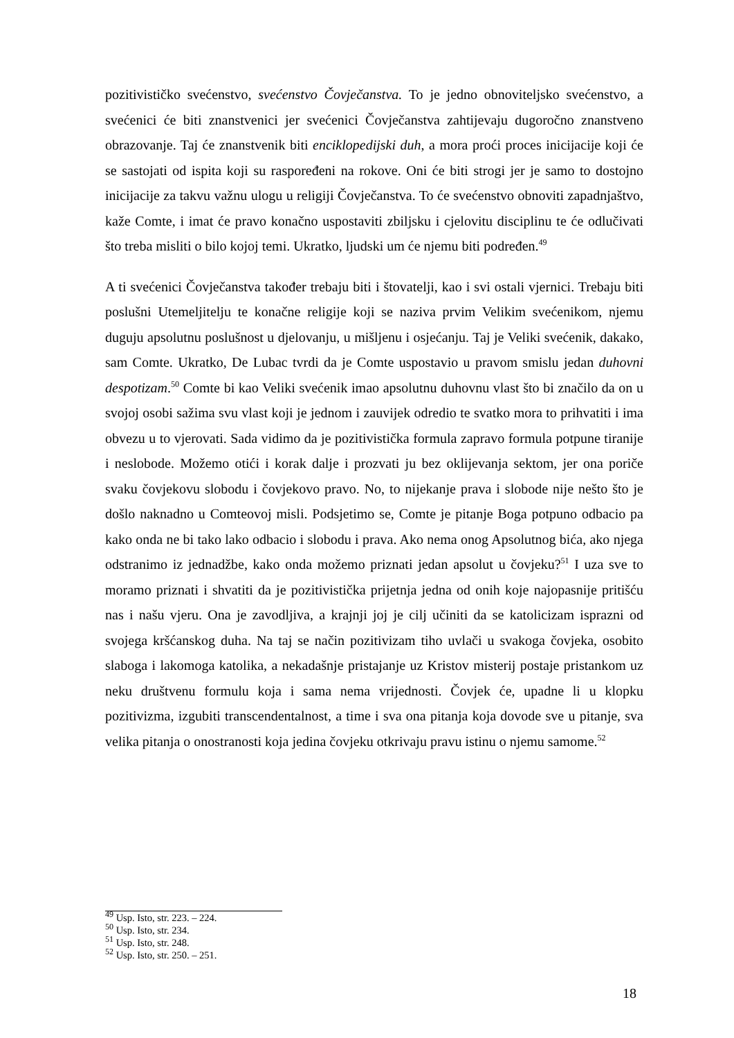pozitivističko svećenstvo, svećenstvo Čovječanstva. To je jedno obnoviteljsko svećenstvo, a svećenici će biti znanstvenici jer svećenici Čovječanstva zahtijevaju dugoročno znanstveno obrazovanje. Taj će znanstvenik biti enciklopedijski duh, a mora proći proces inicijacije koji će se sastojati od ispita koji su raspoređeni na rokove. Oni će biti strogi jer je samo to dostojno inicijacije za takvu važnu ulogu u religiji Čovječanstva. To će svećenstvo obnoviti zapadnjaštvo, kaže Comte, i imat će pravo konačno uspostaviti zbiljsku i cjelovitu disciplinu te će odlučivati što treba misliti o bilo kojoj temi. Ukratko, ljudski um će njemu biti podređen.<sup>49</sup>
A ti svećenici Čovječanstva također trebaju biti i štovatelji, kao i svi ostali vjernici. Trebaju biti poslušni Utemeljitelju te konačne religije koji se naziva prvim Velikim svećenikom, njemu duguju apsolutnu poslušnost u djelovanju, u mišljenu i osjećanju. Taj je Veliki svećenik, dakako, sam Comte. Ukratko, De Lubac tvrdi da je Comte uspostavio u pravom smislu jedan duhovni despotizam.<sup>50</sup> Comte bi kao Veliki svećenik imao apsolutnu duhovnu vlast što bi značilo da on u svojoj osobi sažima svu vlast koji je jednom i zauvijek odredio te svatko mora to prihvatiti i ima obvezu u to vjerovati. Sada vidimo da je pozitivistička formula zapravo formula potpune tiranije i neslobode. Možemo otići i korak dalje i prozvati ju bez oklijevanja sektom, jer ona poriče svaku čovjekovu slobodu i čovjekovo pravo. No, to nijekanje prava i slobode nije nešto što je došlo naknadno u Comteovoj misli. Podsjetimo se, Comte je pitanje Boga potpuno odbacio pa kako onda ne bi tako lako odbacio i slobodu i prava. Ako nema onog Apsolutnog bića, ako njega odstranimo iz jednadžbe, kako onda možemo priznati jedan apsolut u čovjeku?<sup>51</sup> I uza sve to moramo priznati i shvatiti da je pozitivistička prijetnja jedna od onih koje najopasnije pritišću nas i našu vjeru. Ona je zavodljiva, a krajnji joj je cilj učiniti da se katolicizam isprazni od svojega kršćanskog duha. Na taj se način pozitivizam tiho uvlači u svakoga čovjeka, osobito slaboga i lakomoga katolika, a nekadašnje pristajanje uz Kristov misterij postaje pristankom uz neku društvenu formulu koja i sama nema vrijednosti. Čovjek će, upadne li u klopku pozitivizma, izgubiti transcendentalnost, a time i sva ona pitanja koja dovode sve u pitanje, sva velika pitanja o onostranosti koja jedina čovjeku otkrivaju pravu istinu o njemu samome.<sup>52</sup>
<sup>49</sup> Usp. Isto, str. 223. – 224.
<sup>50</sup> Usp. Isto, str. 234.
<sup>51</sup> Usp. Isto, str. 248.
<sup>52</sup> Usp. Isto, str. 250. – 251.
18